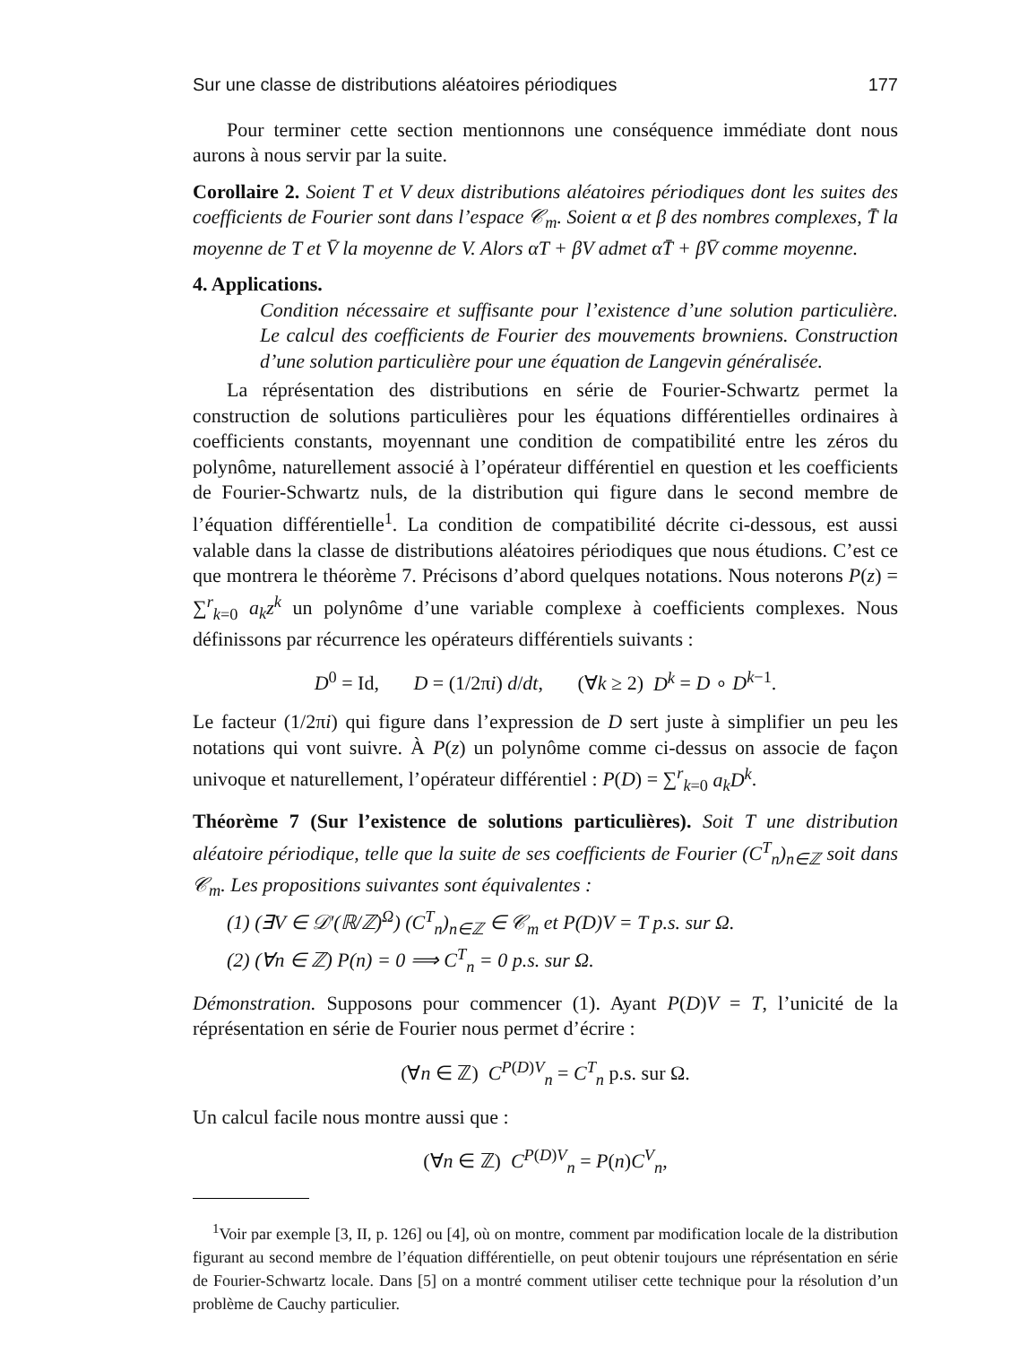Sur une classe de distributions aléatoires périodiques 177
Pour terminer cette section mentionnons une conséquence immédiate dont nous aurons à nous servir par la suite.
Corollaire 2. Soient T et V deux distributions aléatoires périodiques dont les suites des coefficients de Fourier sont dans l’espace 𝒞<sub>m</sub>. Soient α et β des nombres complexes, T̄ la moyenne de T et V̄ la moyenne de V. Alors αT + βV admet αT̄ + βV̄ comme moyenne.
4. Applications.
Condition nécessaire et suffisante pour l’existence d’une solution particulière. Le calcul des coefficients de Fourier des mouvements browniens. Construction d’une solution particulière pour une équation de Langevin généralisée.
La réprésentation des distributions en série de Fourier-Schwartz permet la construction de solutions particulières pour les équations différentielles ordinaires à coefficients constants, moyennant une condition de compatibilité entre les zéros du polynôme, naturellement associé à l’opérateur différentiel en question et les coefficients de Fourier-Schwartz nuls, de la distribution qui figure dans le second membre de l’équation différentielle<sup>1</sup>. La condition de compatibilité décrite ci-dessous, est aussi valable dans la classe de distributions aléatoires périodiques que nous étudions. C’est ce que montrera le théorème 7. Précisons d’abord quelques notations. Nous noterons P(z) = ∑<sup>r</sup><sub>k=0</sub> a<sub>k</sub>z<sup>k</sup> un polynôme d’une variable complexe à coefficients complexes. Nous définissons par récurrence les opérateurs différentiels suivants :
D<sup>0</sup> = Id, D = (1/2πi) d/dt, (∀k ≥ 2) D<sup>k</sup> = D ∘ D<sup>k−1</sup>.
Le facteur (1/2πi) qui figure dans l’expression de D sert juste à simplifier un peu les notations qui vont suivre. À P(z) un polynôme comme ci-dessus on associe de façon univoque et naturellement, l’opérateur différentiel : P(D) = ∑<sup>r</sup><sub>k=0</sub> a<sub>k</sub>D<sup>k</sup>.
Théorème 7 (Sur l’existence de solutions particulières). Soit T une distribution aléatoire périodique, telle que la suite de ses coefficients de Fourier (C<sup>T</sup><sub>n</sub>)<sub>n∈ℤ</sub> soit dans 𝒞<sub>m</sub>. Les propositions suivantes sont équivalentes :
(1) (∃V ∈ 𝒟′(ℝ/ℤ)<sup>Ω</sup>) (C<sup>T</sup><sub>n</sub>)<sub>n∈ℤ</sub> ∈ 𝒞<sub>m</sub> et P(D)V = T p.s. sur Ω.
(2) (∀n ∈ ℤ) P(n) = 0 ⟹ C<sup>T</sup><sub>n</sub> = 0 p.s. sur Ω.
Démonstration. Supposons pour commencer (1). Ayant P(D)V = T, l’unicité de la réprésentation en série de Fourier nous permet d’écrire :
(∀n ∈ ℤ) C<sup>P(D)V</sup><sub>n</sub> = C<sup>T</sup><sub>n</sub> p.s. sur Ω.
Un calcul facile nous montre aussi que :
(∀n ∈ ℤ) C<sup>P(D)V</sup><sub>n</sub> = P(n)C<sup>V</sup><sub>n</sub>,
<sup>1</sup> Voir par exemple [3, II, p. 126] ou [4], où on montre, comment par modification locale de la distribution figurant au second membre de l’équation différentielle, on peut obtenir toujours une réprésentation en série de Fourier-Schwartz locale. Dans [5] on a montré comment utiliser cette technique pour la résolution d’un problème de Cauchy particulier.